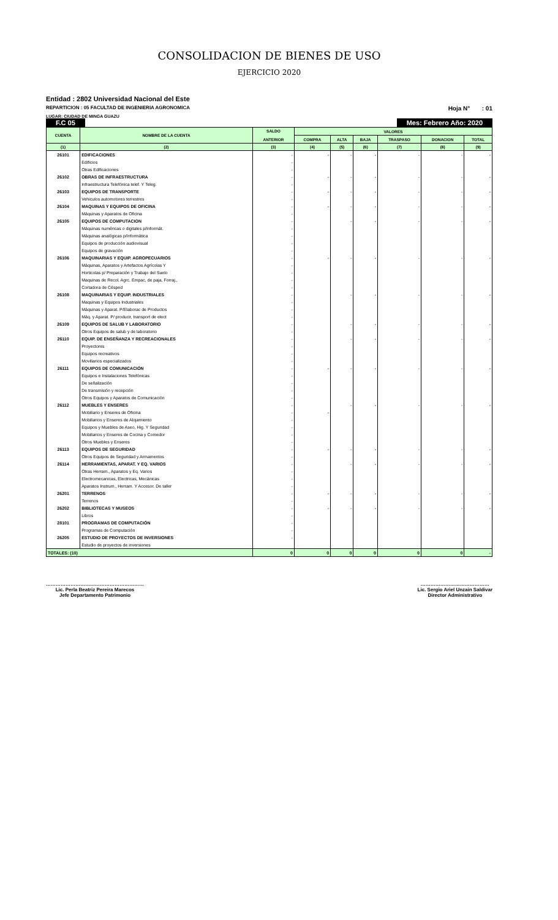CONSOLIDACION DE BIENES DE USO
EJERCICIO 2020
Entidad : 2802 Universidad Nacional del Este
REPARTICION : 05 FACULTAD DE INGENIERIA AGRONOMICA Hoja N° : 01
LUGAR: CIUDAD DE MINGA GUAZU
F.C 05 Mes: Febrero Año: 2020
| CUENTA | NOMBRE DE LA CUENTA | SALDO ANTERIOR | VALORES | | | | | |
| --- | --- | --- | --- | --- | --- | --- | --- | --- |
| | | | COMPRA | ALTA | BAJA | TRASPASO | DONACION | TOTAL |
| (1) | (2) | (3) | (4) | (5) | (6) | (7) | (8) | (9) |
| 26101 | EDIFICACIONES | - | - | - | - | - | - | - |
| | Edificios | - | | | | | | |
| | Otras Edificaciones | - | | | | | | |
| 26102 | OBRAS DE INFRAESTRUCTURA | - | - | - | - | - | - | - |
| | Infraestructura Telefónica telef. Y Teleg. | - | | | | | | |
| 26103 | EQUIPOS DE TRANSPORTE | - | - | - | - | - | - | - |
| | Vehiculos automotores terrestres | - | | | | | | |
| 26104 | MAQUINAS Y EQUIPOS DE OFICINA | - | - | - | - | - | - | - |
| | Máquinas y Aparatos de Oficina | - | | | | | | |
| 26105 | EQUIPOS DE COMPUTACION | - | | - | - | - | - | - |
| | Máquinas numéricas o digitales p/Informát. | - | | | | | | |
| | Máquinas analógicas p/Informática | - | | | | | | |
| | Equipos de producción audiovisual | - | | | | | | |
| | Equipos de gravación | - | | | | | | |
| 26106 | MAQUINARIAS Y EQUIP. AGROPECUARIOS | - | - | - | - | - | - | - |
| | Máquinas, Aparatos y Artefactos Agrícolas Y | - | | | | | | |
| | Horticolas p/ Preparación y Trabajo del Suelo | - | | | | | | |
| | Maquinas de Recol. Agrc. Empac, de paja, Forraj., | - | | | | | | |
| | Cortadora de Césped | - | | | | | | |
| 26108 | MAQUINARIAS Y EQUIP. INDUSTRIALES | - | | - | - | - | - | - |
| | Maquinas y Equipos Industriales | - | | | | | | |
| | Máquinas y Aparat. P/Elaborac de Productos | - | | | | | | |
| | Máq. y Aparat. P/ producir, transport de elect | - | | | | | | |
| 26109 | EQUIPOS DE SALUB Y LABORATORIO | - | | - | - | - | - | - |
| | Otros Equipos de salub y de laboratorio | - | | | | | | |
| 26110 | EQUIP. DE ENSEÑANZA Y RECREACIONALES | - | | - | - | - | - | - |
| | Proyectores | - | | | | | | |
| | Equipos recreativos | - | | | | | | |
| | Moviliarios especializados | - | | | | | | |
| 26111 | EQUIPOS DE COMUNICACIÓN | - | - | - | - | - | - | - |
| | Equipos e Instalaciones Telefónicas | - | | | | | | |
| | De señalización | - | | | | | | |
| | De transmisión y recepción | - | | | | | | |
| | Otros Equipos y Aparatos de Comunicación | - | | | | | | |
| 26112 | MUEBLES Y ENSERES | - | | - | - | - | - | - |
| | Mobiliario y Enseres de Oficina | - | - | | | | | |
| | Mobiliarios y Enseres de Alojamiento | - | | | | | | |
| | Equipos y Muebles de Aseo, Hig. Y Seguridad | - | | | | | | |
| | Mobiliarios y Enseres de Cocina y Comedor | - | | | | | | |
| | Otros Muebles y Enseres | - | | | | | | |
| 26113 | EQUIPOS DE SEGURIDAD | - | - | - | - | - | - | - |
| | Otros Equipos de Seguridad y Armamentos | - | | | | | | |
| 26114 | HERRAMIENTAS, APARAT. Y EQ. VARIOS | - | | - | - | - | - | - |
| | Otras Herram., Aparatos y Eq. Varios | - | | | | | | |
| | Electromecanicas, Electricas, Mecánicas | - | | | | | | |
| | Aparatos Instrum., Herram. Y Accesor. De taller | - | | | | | | |
| 26201 | TERRENOS | - | - | - | - | - | - | - |
| | Terrenos | - | | | | | | |
| 26202 | BIBLIOTECAS Y MUSEOS | - | - | - | - | - | - | - |
| | Libros | - | | | | | | |
| 28101 | PROGRAMAS DE COMPUTACIÓN | - | | | | | | |
| | Programas de Computación | - | | | | | | |
| 26205 | ESTUDIO DE PROYECTOS DE INVERSIONES | - | | | | | | |
| | Estudio de proyectos de inversiones | | | | | | | |
| TOTALES: (10) | | 0 | 0 | 0 | 0 | 0 | 0 | - |
……………………………………………………
Lic. Perla Beatriz Pereira Marecos
Jefe Departamento Patrimonio
……………………………………
Lic. Sergio Ariel Unzain Saldivar
Director Administrativo